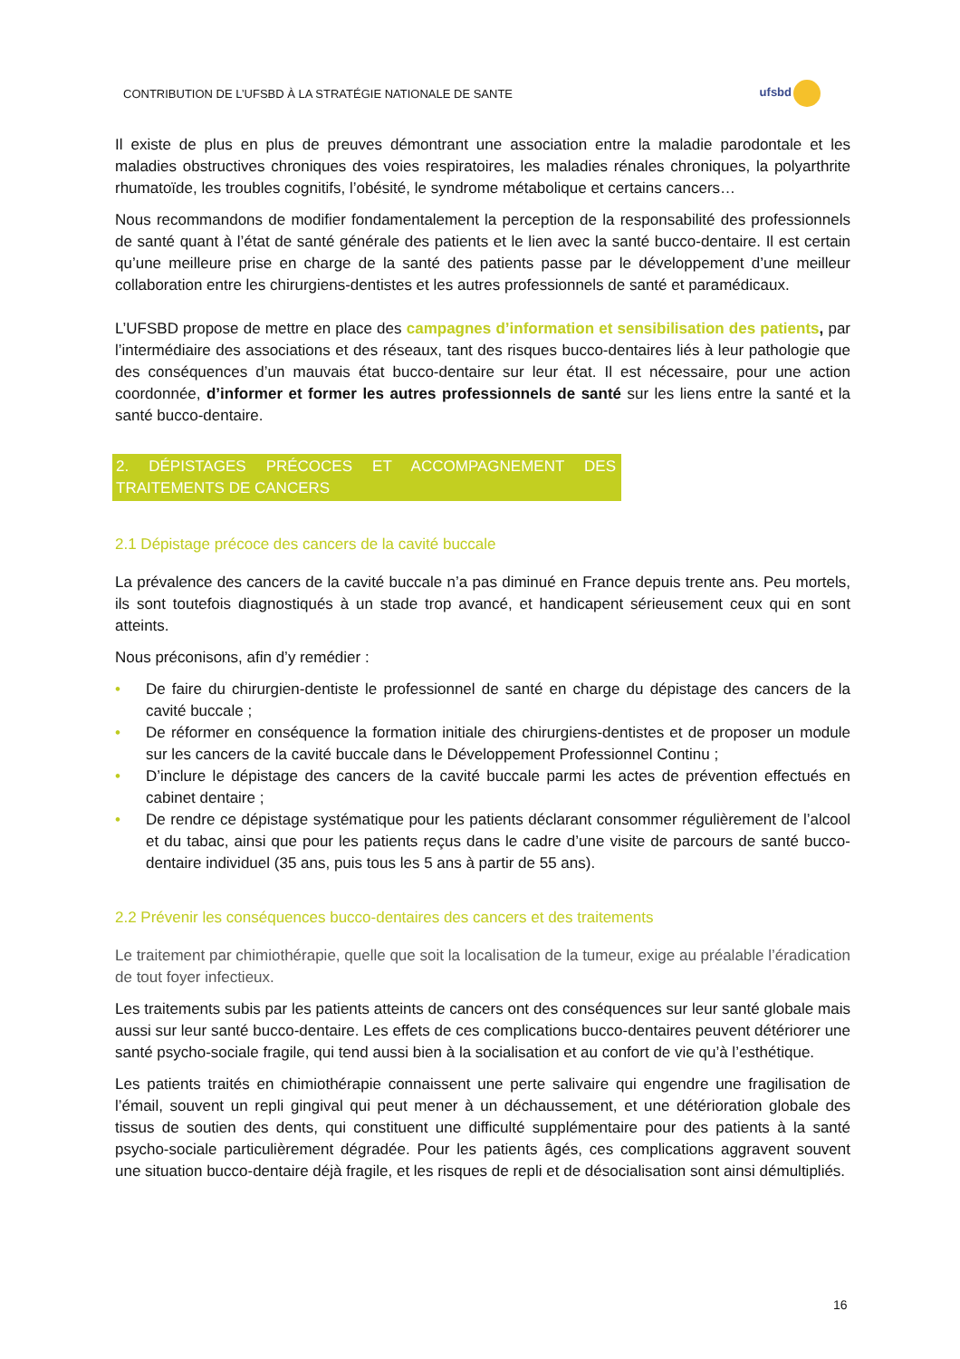CONTRIBUTION DE L’UFSBD À LA STRATÉGIE NATIONALE DE SANTE ufsbd
Il existe de plus en plus de preuves démontrant une association entre la maladie parodontale et les maladies obstructives chroniques des voies respiratoires, les maladies rénales chroniques, la polyarthrite rhumatoïde, les troubles cognitifs, l’obésité, le syndrome métabolique et certains cancers…
Nous recommandons de modifier fondamentalement la perception de la responsabilité des professionnels de santé quant à l’état de santé générale des patients et le lien avec la santé bucco-dentaire. Il est certain qu’une meilleure prise en charge de la santé des patients passe par le développement d’une meilleur collaboration entre les chirurgiens-dentistes et les autres professionnels de santé et paramédicaux.
L’UFSBD propose de mettre en place des campagnes d’information et sensibilisation des patients, par l’intermédiaire des associations et des réseaux, tant des risques bucco-dentaires liés à leur pathologie que des conséquences d’un mauvais état bucco-dentaire sur leur état. Il est nécessaire, pour une action coordonnée, d’informer et former les autres professionnels de santé sur les liens entre la santé et la santé bucco-dentaire.
2. DÉPISTAGES PRÉCOCES ET ACCOMPAGNEMENT DES TRAITEMENTS DE CANCERS
2.1 Dépistage précoce des cancers de la cavité buccale
La prévalence des cancers de la cavité buccale n’a pas diminué en France depuis trente ans. Peu mortels, ils sont toutefois diagnostiqués à un stade trop avancé, et handicapent sérieusement ceux qui en sont atteints.
Nous préconisons, afin d’y remédier :
• De faire du chirurgien-dentiste le professionnel de santé en charge du dépistage des cancers de la cavité buccale ;
• De réformer en conséquence la formation initiale des chirurgiens-dentistes et de proposer un module sur les cancers de la cavité buccale dans le Développement Professionnel Continu ;
• D’inclure le dépistage des cancers de la cavité buccale parmi les actes de prévention effectués en cabinet dentaire ;
• De rendre ce dépistage systématique pour les patients déclarant consommer régulièrement de l’alcool et du tabac, ainsi que pour les patients reçus dans le cadre d’une visite de parcours de santé bucco-dentaire individuel (35 ans, puis tous les 5 ans à partir de 55 ans).
2.2 Prévenir les conséquences bucco-dentaires des cancers et des traitements
Le traitement par chimiothérapie, quelle que soit la localisation de la tumeur, exige au préalable l’éradication de tout foyer infectieux.
Les traitements subis par les patients atteints de cancers ont des conséquences sur leur santé globale mais aussi sur leur santé bucco-dentaire. Les effets de ces complications bucco-dentaires peuvent détériorer une santé psycho-sociale fragile, qui tend aussi bien à la socialisation et au confort de vie qu’à l’esthétique.
Les patients traités en chimiothérapie connaissent une perte salivaire qui engendre une fragilisation de l’émail, souvent un repli gingival qui peut mener à un déchaussement, et une détérioration globale des tissus de soutien des dents, qui constituent une difficulté supplémentaire pour des patients à la santé psycho-sociale particulièrement dégradée. Pour les patients âgés, ces complications aggravent souvent une situation bucco-dentaire déjà fragile, et les risques de repli et de désocialisation sont ainsi démultipliés.
16